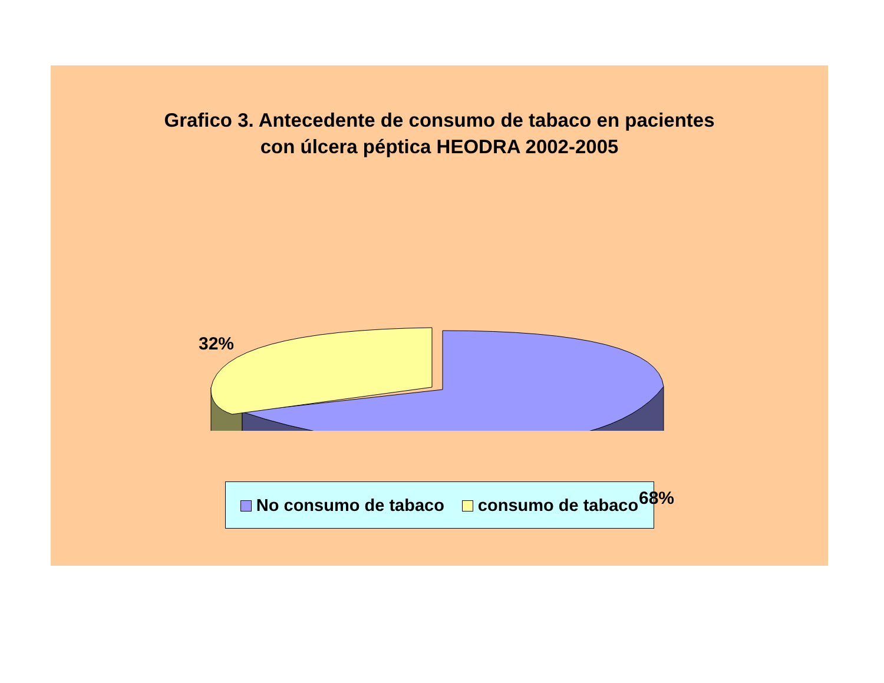Grafico 3. Antecedente de consumo de tabaco en pacientes
con úlcera péptica HEODRA 2002-2005
32%
68%
No consumo de tabaco consumo de tabaco